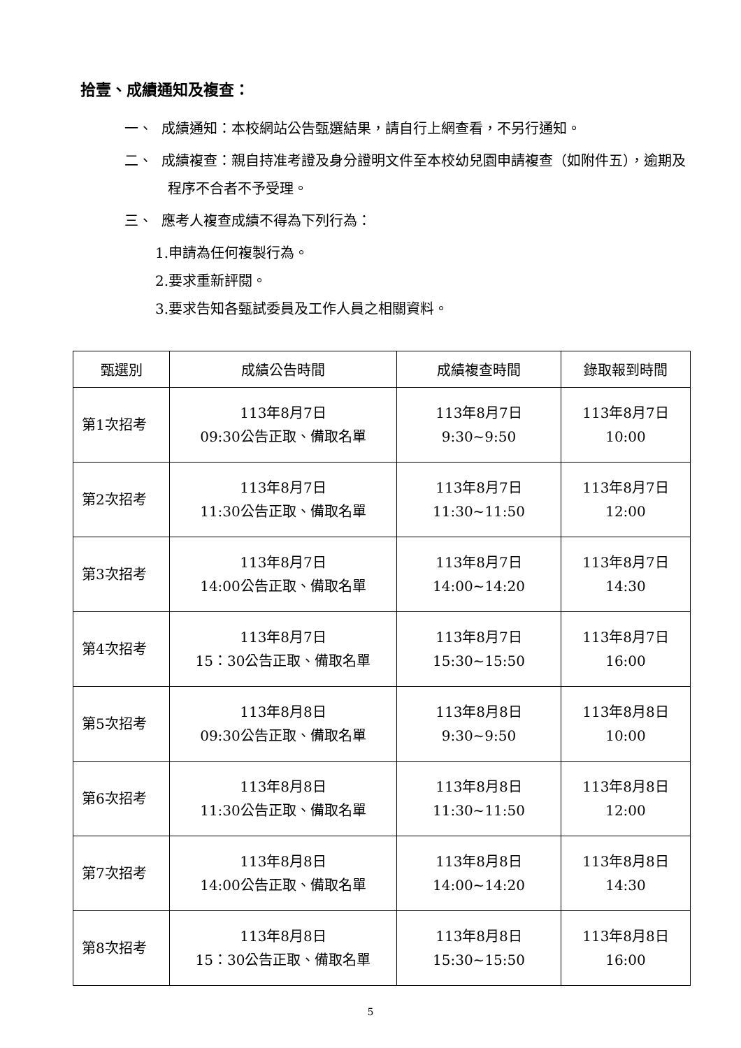拾壹、成績通知及複查：
一、 成績通知：本校網站公告甄選結果，請自行上網查看，不另行通知。
二、 成績複查：親自持准考證及身分證明文件至本校幼兒園申請複查（如附件五），逾期及程序不合者不予受理。
三、 應考人複查成績不得為下列行為：
1.申請為任何複製行為。
2.要求重新評閱。
3.要求告知各甄試委員及工作人員之相關資料。
| 甄選別 | 成績公告時間 | 成績複查時間 | 錄取報到時間 |
| --- | --- | --- | --- |
| 第1次招考 | 113年8月7日 09:30公告正取、備取名單 | 113年8月7日 9:30~9:50 | 113年8月7日 10:00 |
| 第2次招考 | 113年8月7日 11:30公告正取、備取名單 | 113年8月7日 11:30~11:50 | 113年8月7日 12:00 |
| 第3次招考 | 113年8月7日 14:00公告正取、備取名單 | 113年8月7日 14:00~14:20 | 113年8月7日 14:30 |
| 第4次招考 | 113年8月7日 15：30公告正取、備取名單 | 113年8月7日 15:30~15:50 | 113年8月7日 16:00 |
| 第5次招考 | 113年8月8日 09:30公告正取、備取名單 | 113年8月8日 9:30~9:50 | 113年8月8日 10:00 |
| 第6次招考 | 113年8月8日 11:30公告正取、備取名單 | 113年8月8日 11:30~11:50 | 113年8月8日 12:00 |
| 第7次招考 | 113年8月8日 14:00公告正取、備取名單 | 113年8月8日 14:00~14:20 | 113年8月8日 14:30 |
| 第8次招考 | 113年8月8日 15：30公告正取、備取名單 | 113年8月8日 15:30~15:50 | 113年8月8日 16:00 |
5